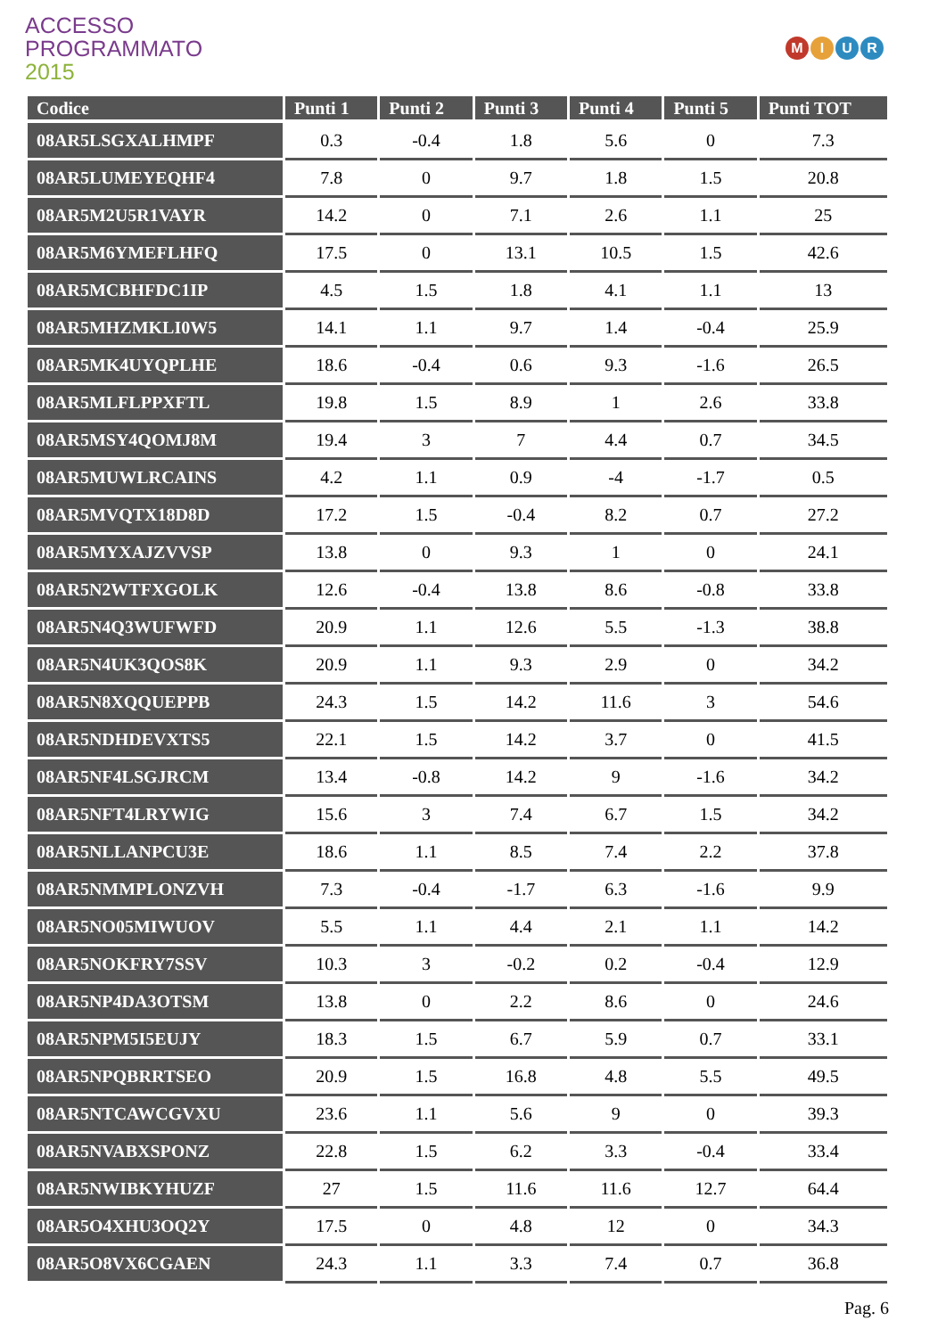ACCESSO
PROGRAMMATO
2015
MIUR
| Codice | Punti 1 | Punti 2 | Punti 3 | Punti 4 | Punti 5 | Punti TOT |
| --- | --- | --- | --- | --- | --- | --- |
| 08AR5LSGXALHMPF | 0.3 | -0.4 | 1.8 | 5.6 | 0 | 7.3 |
| 08AR5LUMEYEQHF4 | 7.8 | 0 | 9.7 | 1.8 | 1.5 | 20.8 |
| 08AR5M2U5R1VAYR | 14.2 | 0 | 7.1 | 2.6 | 1.1 | 25 |
| 08AR5M6YMEFLHFQ | 17.5 | 0 | 13.1 | 10.5 | 1.5 | 42.6 |
| 08AR5MCBHFDC1IP | 4.5 | 1.5 | 1.8 | 4.1 | 1.1 | 13 |
| 08AR5MHZMKLI0W5 | 14.1 | 1.1 | 9.7 | 1.4 | -0.4 | 25.9 |
| 08AR5MK4UYQPLHE | 18.6 | -0.4 | 0.6 | 9.3 | -1.6 | 26.5 |
| 08AR5MLFLPPXFTL | 19.8 | 1.5 | 8.9 | 1 | 2.6 | 33.8 |
| 08AR5MSY4QOMJ8M | 19.4 | 3 | 7 | 4.4 | 0.7 | 34.5 |
| 08AR5MUWLRCAINS | 4.2 | 1.1 | 0.9 | -4 | -1.7 | 0.5 |
| 08AR5MVQTX18D8D | 17.2 | 1.5 | -0.4 | 8.2 | 0.7 | 27.2 |
| 08AR5MYXAJZVVSP | 13.8 | 0 | 9.3 | 1 | 0 | 24.1 |
| 08AR5N2WTFXGOLK | 12.6 | -0.4 | 13.8 | 8.6 | -0.8 | 33.8 |
| 08AR5N4Q3WUFWFD | 20.9 | 1.1 | 12.6 | 5.5 | -1.3 | 38.8 |
| 08AR5N4UK3QOS8K | 20.9 | 1.1 | 9.3 | 2.9 | 0 | 34.2 |
| 08AR5N8XQQUEPPB | 24.3 | 1.5 | 14.2 | 11.6 | 3 | 54.6 |
| 08AR5NDHDEVXTS5 | 22.1 | 1.5 | 14.2 | 3.7 | 0 | 41.5 |
| 08AR5NF4LSGJRCM | 13.4 | -0.8 | 14.2 | 9 | -1.6 | 34.2 |
| 08AR5NFT4LRYWIG | 15.6 | 3 | 7.4 | 6.7 | 1.5 | 34.2 |
| 08AR5NLLANPCU3E | 18.6 | 1.1 | 8.5 | 7.4 | 2.2 | 37.8 |
| 08AR5NMMPLONZVH | 7.3 | -0.4 | -1.7 | 6.3 | -1.6 | 9.9 |
| 08AR5NO05MIWUOV | 5.5 | 1.1 | 4.4 | 2.1 | 1.1 | 14.2 |
| 08AR5NOKFRY7SSV | 10.3 | 3 | -0.2 | 0.2 | -0.4 | 12.9 |
| 08AR5NP4DA3OTSM | 13.8 | 0 | 2.2 | 8.6 | 0 | 24.6 |
| 08AR5NPM5I5EUJY | 18.3 | 1.5 | 6.7 | 5.9 | 0.7 | 33.1 |
| 08AR5NPQBRRTSEO | 20.9 | 1.5 | 16.8 | 4.8 | 5.5 | 49.5 |
| 08AR5NTCAWCGVXU | 23.6 | 1.1 | 5.6 | 9 | 0 | 39.3 |
| 08AR5NVABXSPONZ | 22.8 | 1.5 | 6.2 | 3.3 | -0.4 | 33.4 |
| 08AR5NWIBKYHUZF | 27 | 1.5 | 11.6 | 11.6 | 12.7 | 64.4 |
| 08AR5O4XHU3OQ2Y | 17.5 | 0 | 4.8 | 12 | 0 | 34.3 |
| 08AR5O8VX6CGAEN | 24.3 | 1.1 | 3.3 | 7.4 | 0.7 | 36.8 |
Pag. 6